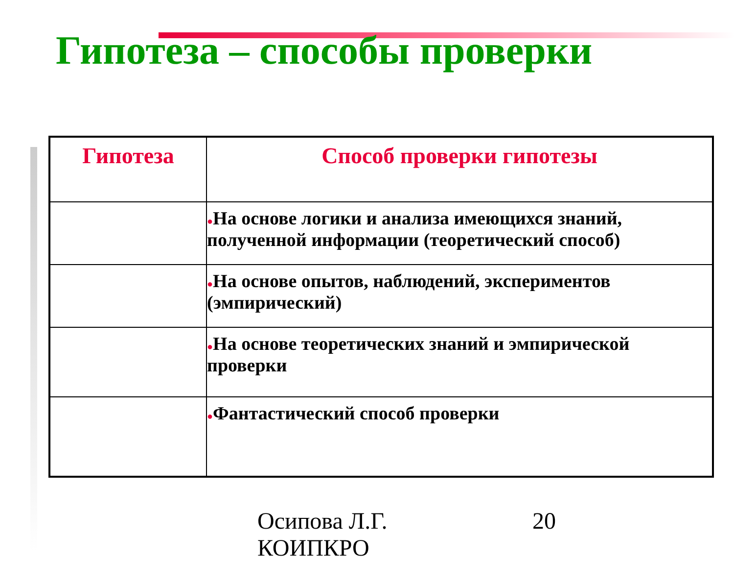Гипотеза – способы проверки
| Гипотеза | Способ проверки гипотезы |
| --- | --- |
| | ● На основе логики и анализа имеющихся знаний, полученной информации (теоретический способ) |
| | ● На основе опытов, наблюдений, экспериментов (эмпирический) |
| | ● На основе теоретических знаний и эмпирической проверки |
| | ● Фантастический способ проверки |
Осипова Л.Г.
КОИПКРО
20